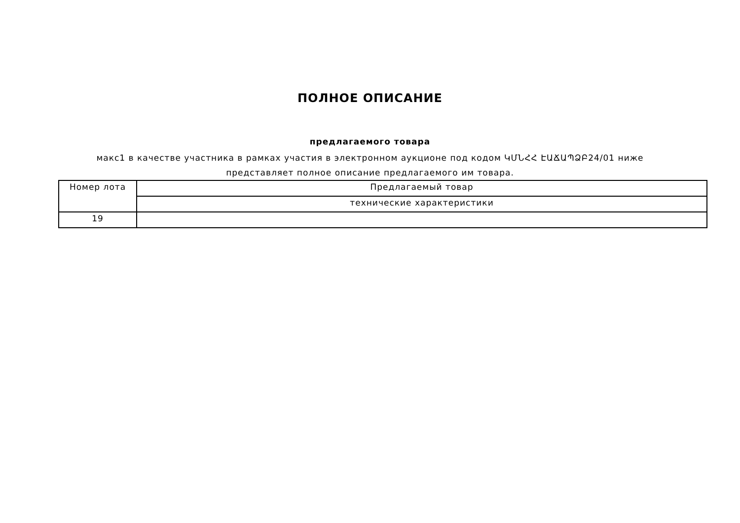ПОЛНОЕ ОПИСАНИЕ
предлагаемого товара
макс1 в качестве участника в рамках участия в электронном аукционе под кодом ԿՄՆՀՀ ԷԱՃԱՊՁԲ24/01 ниже представляет полное описание предлагаемого им товара.
| Номер лота | Предлагаемый товар |
| | технические характеристики |
| 19 | |